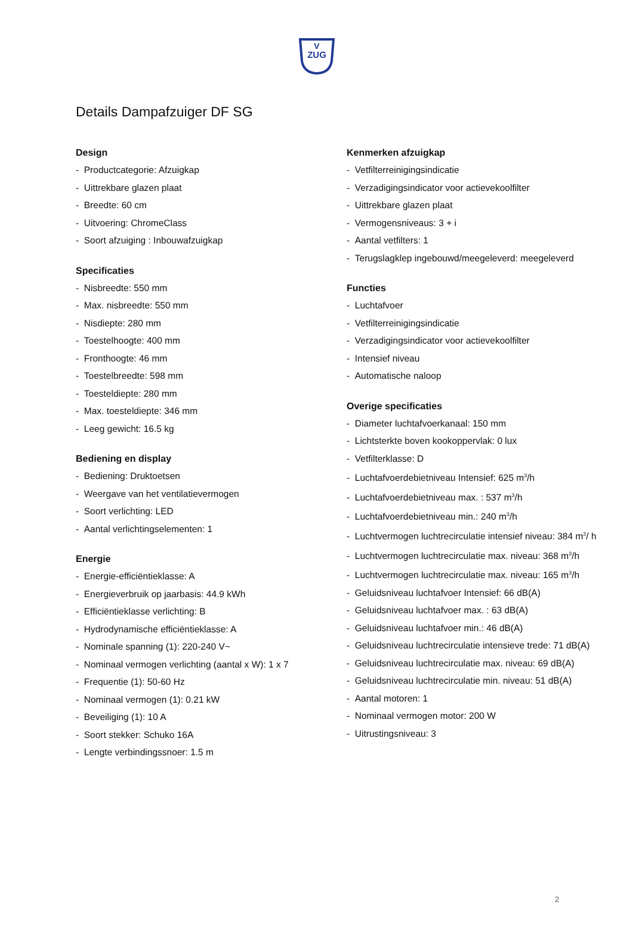V
ZUG
Details Dampafzuiger DF SG
Design
- Productcategorie: Afzuigkap
- Uittrekbare glazen plaat
- Breedte: 60 cm
- Uitvoering: ChromeClass
- Soort afzuiging : Inbouwafzuigkap
Specificaties
- Nisbreedte: 550 mm
- Max. nisbreedte: 550 mm
- Nisdiepte: 280 mm
- Toestelhoogte: 400 mm
- Fronthoogte: 46 mm
- Toestelbreedte: 598 mm
- Toesteldiepte: 280 mm
- Max. toesteldiepte: 346 mm
- Leeg gewicht: 16.5 kg
Bediening en display
- Bediening: Druktoetsen
- Weergave van het ventilatievermogen
- Soort verlichting: LED
- Aantal verlichtingselementen: 1
Energie
- Energie-efficiëntieklasse: A
- Energieverbruik op jaarbasis: 44.9 kWh
- Efficiëntieklasse verlichting: B
- Hydrodynamische efficiëntieklasse: A
- Nominale spanning (1): 220-240 V~
- Nominaal vermogen verlichting (aantal x W): 1 x 7
- Frequentie (1): 50-60 Hz
- Nominaal vermogen (1): 0.21 kW
- Beveiliging (1): 10 A
- Soort stekker: Schuko 16A
- Lengte verbindingssnoer: 1.5 m
Kenmerken afzuigkap
- Vetfilterreinigingsindicatie
- Verzadigingsindicator voor actievekoolfilter
- Uittrekbare glazen plaat
- Vermogensniveaus: 3 + i
- Aantal vetfilters: 1
- Terugslagklep ingebouwd/meegeleverd: meegeleverd
Functies
- Luchtafvoer
- Vetfilterreinigingsindicatie
- Verzadigingsindicator voor actievekoolfilter
- Intensief niveau
- Automatische naloop
Overige specificaties
- Diameter luchtafvoerkanaal: 150 mm
- Lichtsterkte boven kookoppervlak: 0 lux
- Vetfilterklasse: D
- Luchtafvoerdebietniveau Intensief: 625 m<sup>3</sup>/h
- Luchtafvoerdebietniveau max. : 537 m<sup>3</sup>/h
- Luchtafvoerdebietniveau min.: 240 m<sup>3</sup>/h
- Luchtvermogen luchtrecirculatie intensief niveau: 384 m<sup>3</sup>/ h
- Luchtvermogen luchtrecirculatie max. niveau: 368 m<sup>3</sup>/h
- Luchtvermogen luchtrecirculatie max. niveau: 165 m<sup>3</sup>/h
- Geluidsniveau luchtafvoer Intensief: 66 dB(A)
- Geluidsniveau luchtafvoer max. : 63 dB(A)
- Geluidsniveau luchtafvoer min.: 46 dB(A)
- Geluidsniveau luchtrecirculatie intensieve trede: 71 dB(A)
- Geluidsniveau luchtrecirculatie max. niveau: 69 dB(A)
- Geluidsniveau luchtrecirculatie min. niveau: 51 dB(A)
- Aantal motoren: 1
- Nominaal vermogen motor: 200 W
- Uitrustingsniveau: 3
2